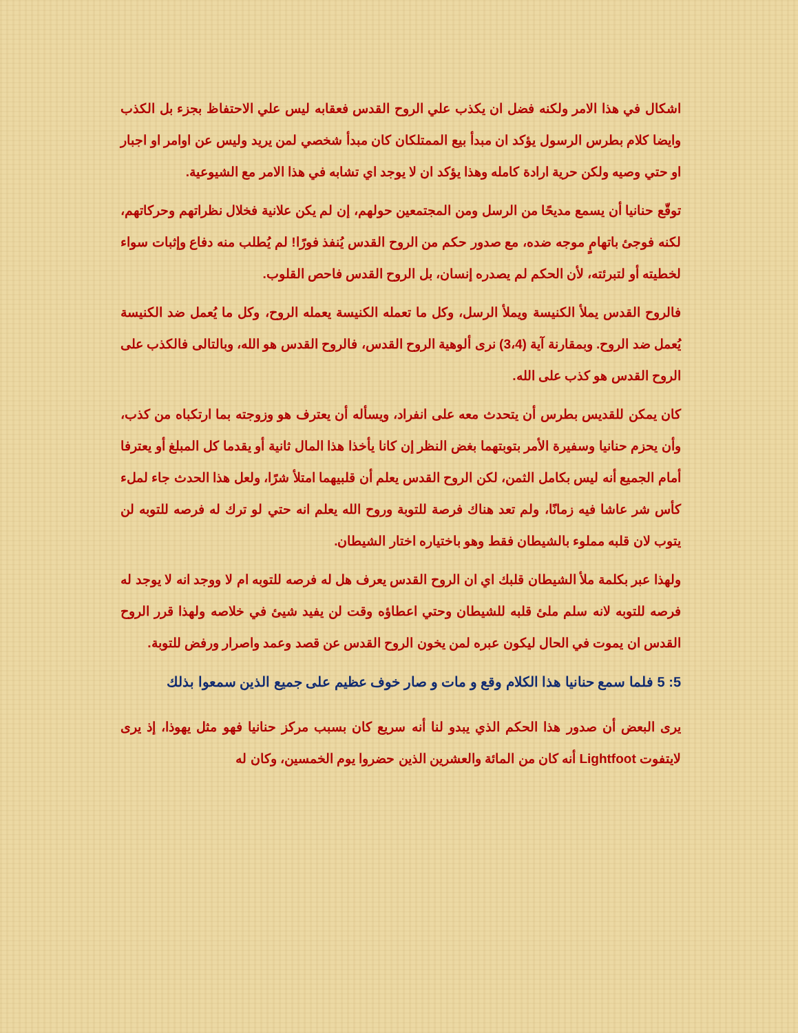اشكال في هذا الامر ولكنه فضل ان يكذب علي الروح القدس فعقابه ليس علي الاحتفاظ بجزء بل الكذب وايضا كلام بطرس الرسول يؤكد ان مبدأ بيع الممتلكان كان مبدأ شخصي لمن يريد وليس عن اوامر او اجبار او حتي وصيه ولكن حرية ارادة كامله وهذا يؤكد ان لا يوجد اي تشابه في هذا الامر مع الشيوعية.
توقّع حنانيا أن يسمع مديحًا من الرسل ومن المجتمعين حولهم، إن لم يكن علانية فخلال نظراتهم وحركاتهم، لكنه فوجئ باتهامٍ موجه ضده، مع صدور حكم من الروح القدس يُنفذ فورًا! لم يُطلب منه دفاع وإثبات سواء لخطيته أو لتبرئته، لأن الحكم لم يصدره إنسان، بل الروح القدس فاحص القلوب.
فالروح القدس يملأ الكنيسة ويملأ الرسل، وكل ما تعمله الكنيسة يعمله الروح، وكل ما يُعمل ضد الكنيسة يُعمل ضد الروح. وبمقارنة آية (3،4) نرى ألوهية الروح القدس، فالروح القدس هو الله، وبالتالى فالكذب على الروح القدس هو كذب على الله.
كان يمكن للقديس بطرس أن يتحدث معه على انفراد، ويسأله أن يعترف هو وزوجته بما ارتكباه من كذب، وأن يحزم حنانيا وسفيرة الأمر بتوبتهما بغض النظر إن كانا يأخذا هذا المال ثانية أو يقدما كل المبلغ أو يعترفا أمام الجميع أنه ليس بكامل الثمن، لكن الروح القدس يعلم أن قلبيهما امتلأ شرًا، ولعل هذا الحدث جاء لملء كأس شر عاشا فيه زمانًا، ولم تعد هناك فرصة للتوبة وروح الله يعلم انه حتي لو ترك له فرصه للتوبه لن يتوب لان قلبه مملوء بالشيطان فقط وهو باختياره اختار الشيطان.
ولهذا عبر بكلمة ملأ الشيطان قلبك اي ان الروح القدس يعرف هل له فرصه للتوبه ام لا ووجد انه لا يوجد له فرصه للتوبه لانه سلم ملئ قلبه للشيطان وحتي اعطاؤه وقت لن يفيد شيئ في خلاصه ولهذا قرر الروح القدس ان يموت في الحال ليكون عبره لمن يخون الروح القدس عن قصد وعمد واصرار ورفض للتوبة.
5: 5 فلما سمع حنانيا هذا الكلام وقع و مات و صار خوف عظيم على جميع الذين سمعوا بذلك
يرى البعض أن صدور هذا الحكم الذي يبدو لنا أنه سريع كان بسبب مركز حنانيا فهو مثل يهوذا، إذ يرى لايتفوت Lightfoot أنه كان من المائة والعشرين الذين حضروا يوم الخمسين، وكان له